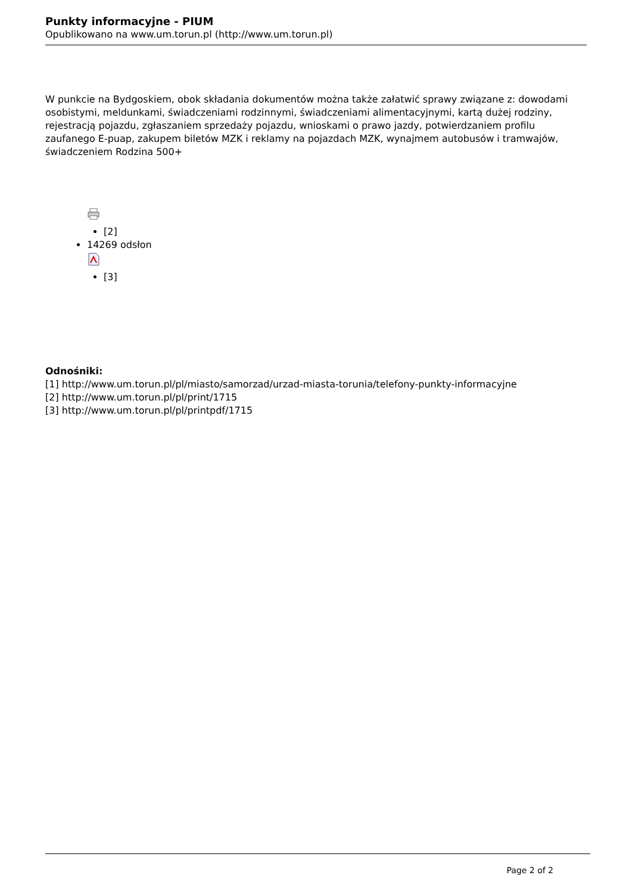Punkty informacyjne - PIUM
Opublikowano na www.um.torun.pl (http://www.um.torun.pl)
W punkcie na Bydgoskiem, obok składania dokumentów można także załatwić sprawy związane z: dowodami osobistymi, meldunkami, świadczeniami rodzinnymi, świadczeniami alimentacyjnymi, kartą dużej rodziny, rejestracją pojazdu, zgłaszaniem sprzedaży pojazdu, wnioskami o prawo jazdy, potwierdzaniem profilu zaufanego E-puap, zakupem biletów MZK i reklamy na pojazdach MZK, wynajmem autobusów i tramwajów, świadczeniem Rodzina 500+
[2]
14269 odsłon
[3]
Odnośniki:
[1] http://www.um.torun.pl/pl/miasto/samorzad/urzad-miasta-torunia/telefony-punkty-informacyjne
[2] http://www.um.torun.pl/pl/print/1715
[3] http://www.um.torun.pl/pl/printpdf/1715
Page 2 of 2